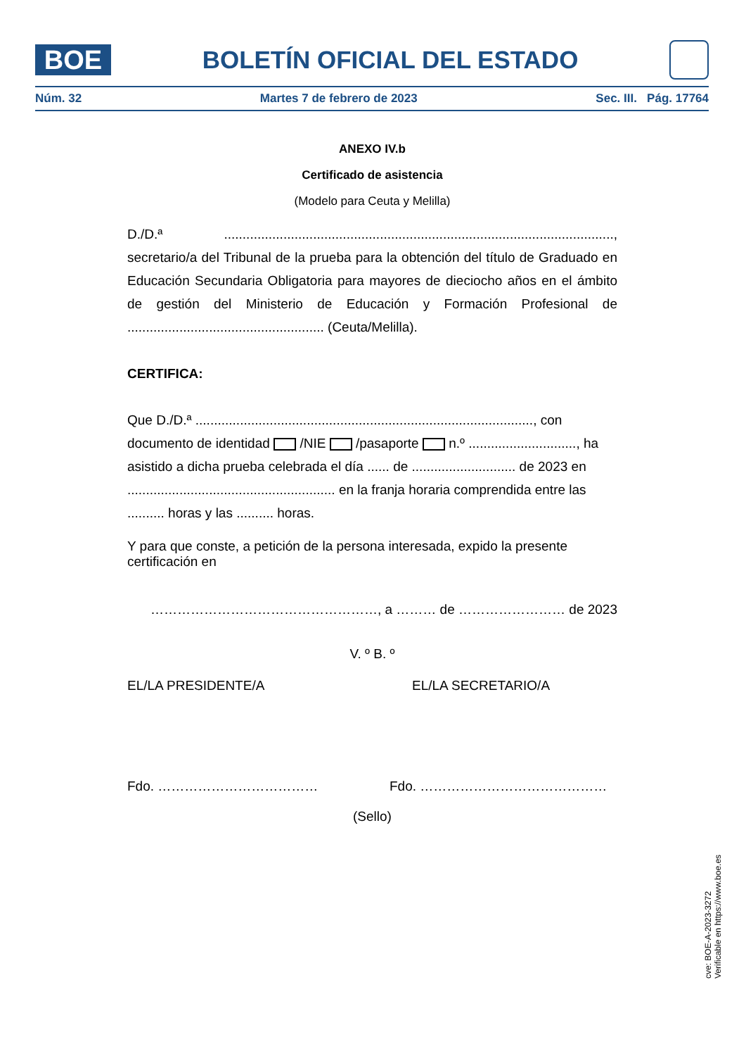BOE
BOLETÍN OFICIAL DEL ESTADO
Núm. 32 Martes 7 de febrero de 2023 Sec. III. Pág. 17764
ANEXO IV.b
Certificado de asistencia
(Modelo para Ceuta y Melilla)
D./D.ª ........................................................................................................., secretario/a del Tribunal de la prueba para la obtención del título de Graduado en Educación Secundaria Obligatoria para mayores de dieciocho años en el ámbito de gestión del Ministerio de Educación y Formación Profesional de ..................................................... (Ceuta/Melilla).
CERTIFICA:
Que D./D.ª ..........................................................................................., con documento de identidad /NIE /pasaporte n.º ............................., ha asistido a dicha prueba celebrada el día ...... de ............................ de 2023 en ........................................................ en la franja horaria comprendida entre las .......... horas y las .......... horas.
Y para que conste, a petición de la persona interesada, expido la presente certificación en
……………………………………………, a ……… de …………………… de 2023
V. º B. º
EL/LA PRESIDENTE/A EL/LA SECRETARIO/A
Fdo. ……………………………… Fdo. ……………………………………
(Sello)
cve: BOE-A-2023-3272
Verificable en https://www.boe.es